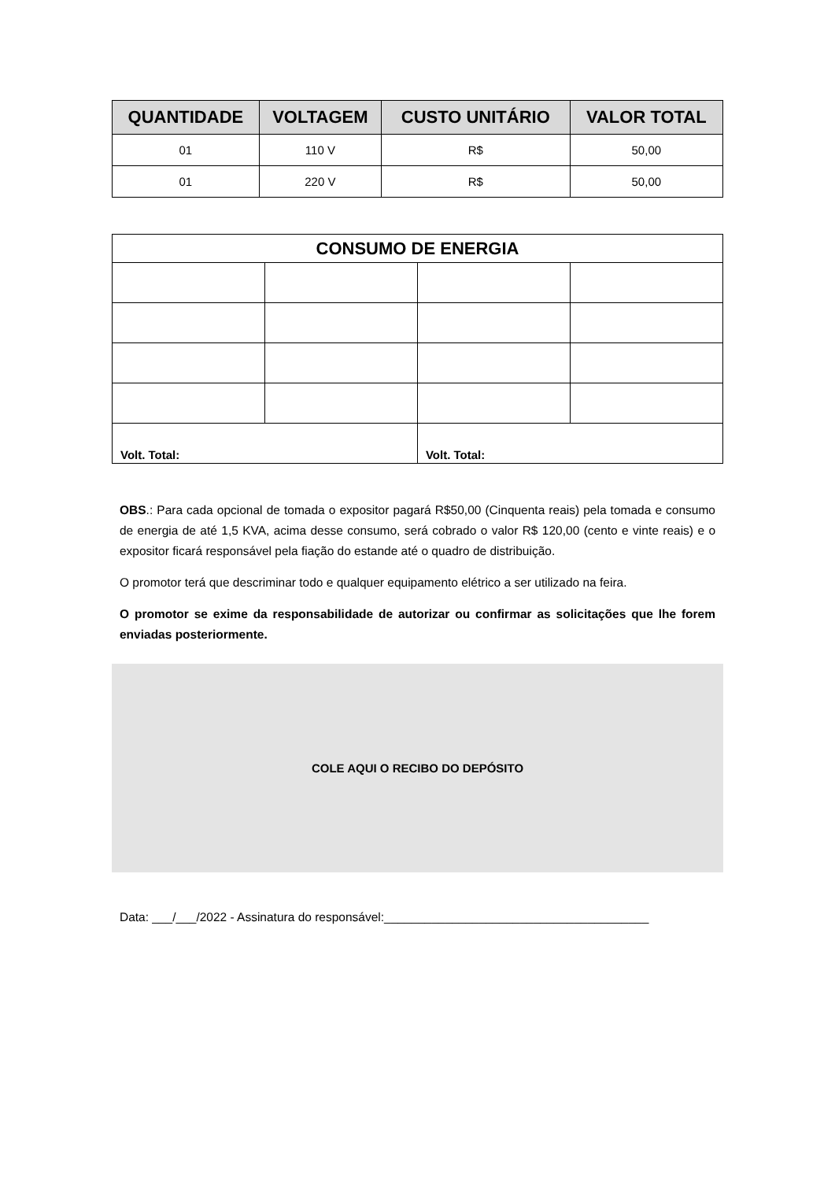| QUANTIDADE | VOLTAGEM | CUSTO UNITÁRIO | VALOR TOTAL |
| --- | --- | --- | --- |
| 01 | 110 V | R$ | 50,00 |
| 01 | 220 V | R$ | 50,00 |
| CONSUMO DE ENERGIA | | | |
| --- | --- | --- | --- |
| Volt. Total: | | Volt. Total: | |
OBS.: Para cada opcional de tomada o expositor pagará R$50,00 (Cinquenta reais) pela tomada e consumo de energia de até 1,5 KVA, acima desse consumo, será cobrado o valor R$ 120,00 (cento e vinte reais) e o expositor ficará responsável pela fiação do estande até o quadro de distribuição.
O promotor terá que descriminar todo e qualquer equipamento elétrico a ser utilizado na feira.
O promotor se exime da responsabilidade de autorizar ou confirmar as solicitações que lhe forem enviadas posteriormente.
COLE AQUI O RECIBO DO DEPÓSITO
Data: ___/___/2022 - Assinatura do responsável:_______________________________________